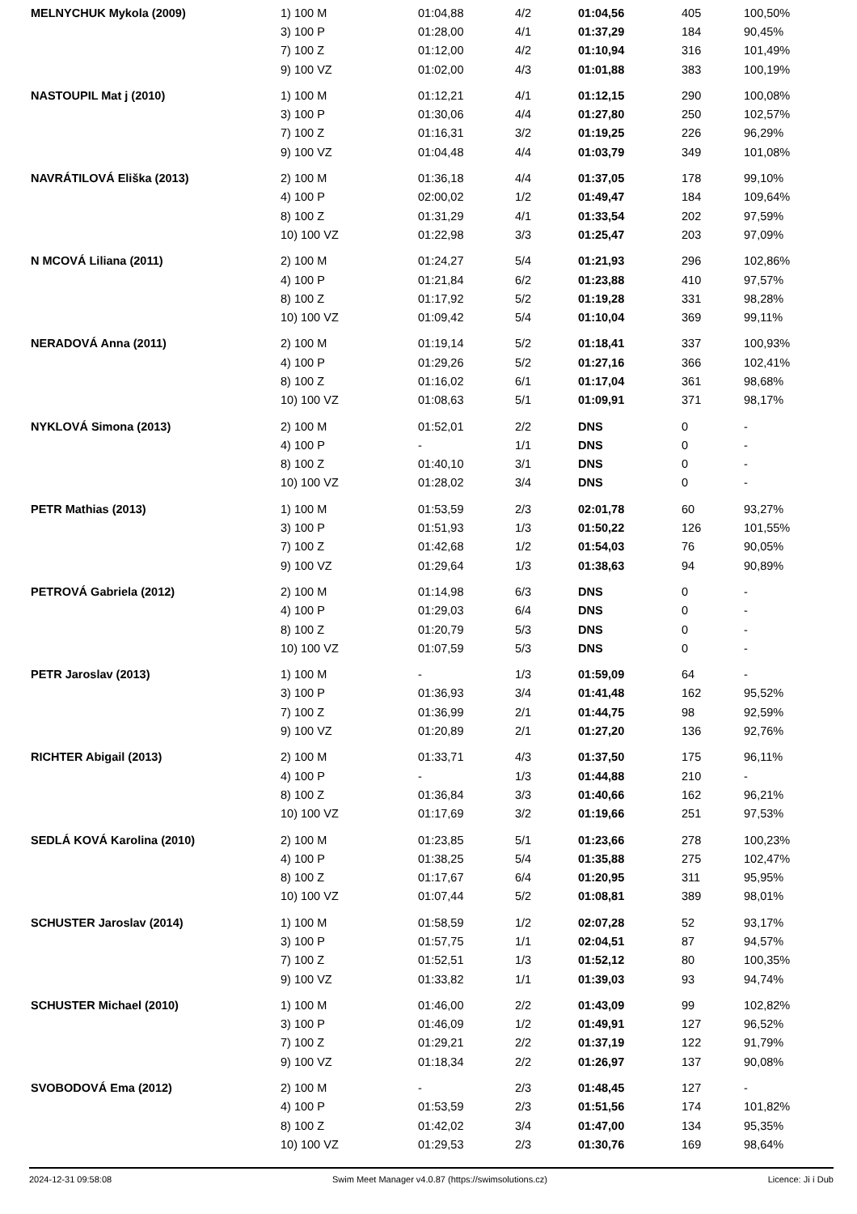| MELNYCHUK Mykola (2009) | 1) 100 M | 01:04,88 | 4/2 | 01:04,56 | 405 | 100,50% |
| | 3) 100 P | 01:28,00 | 4/1 | 01:37,29 | 184 | 90,45% |
| | 7) 100 Z | 01:12,00 | 4/2 | 01:10,94 | 316 | 101,49% |
| | 9) 100 VZ | 01:02,00 | 4/3 | 01:01,88 | 383 | 100,19% |
| NASTOUPIL Mat j (2010) | 1) 100 M | 01:12,21 | 4/1 | 01:12,15 | 290 | 100,08% |
| | 3) 100 P | 01:30,06 | 4/4 | 01:27,80 | 250 | 102,57% |
| | 7) 100 Z | 01:16,31 | 3/2 | 01:19,25 | 226 | 96,29% |
| | 9) 100 VZ | 01:04,48 | 4/4 | 01:03,79 | 349 | 101,08% |
| NAVRÁTILOVÁ Eliška (2013) | 2) 100 M | 01:36,18 | 4/4 | 01:37,05 | 178 | 99,10% |
| | 4) 100 P | 02:00,02 | 1/2 | 01:49,47 | 184 | 109,64% |
| | 8) 100 Z | 01:31,29 | 4/1 | 01:33,54 | 202 | 97,59% |
| | 10) 100 VZ | 01:22,98 | 3/3 | 01:25,47 | 203 | 97,09% |
| N MCOVÁ Liliana (2011) | 2) 100 M | 01:24,27 | 5/4 | 01:21,93 | 296 | 102,86% |
| | 4) 100 P | 01:21,84 | 6/2 | 01:23,88 | 410 | 97,57% |
| | 8) 100 Z | 01:17,92 | 5/2 | 01:19,28 | 331 | 98,28% |
| | 10) 100 VZ | 01:09,42 | 5/4 | 01:10,04 | 369 | 99,11% |
| NERADOVÁ Anna (2011) | 2) 100 M | 01:19,14 | 5/2 | 01:18,41 | 337 | 100,93% |
| | 4) 100 P | 01:29,26 | 5/2 | 01:27,16 | 366 | 102,41% |
| | 8) 100 Z | 01:16,02 | 6/1 | 01:17,04 | 361 | 98,68% |
| | 10) 100 VZ | 01:08,63 | 5/1 | 01:09,91 | 371 | 98,17% |
| NYKLOVÁ Simona (2013) | 2) 100 M | 01:52,01 | 2/2 | DNS | 0 | - |
| | 4) 100 P | - | 1/1 | DNS | 0 | - |
| | 8) 100 Z | 01:40,10 | 3/1 | DNS | 0 | - |
| | 10) 100 VZ | 01:28,02 | 3/4 | DNS | 0 | - |
| PETR Mathias (2013) | 1) 100 M | 01:53,59 | 2/3 | 02:01,78 | 60 | 93,27% |
| | 3) 100 P | 01:51,93 | 1/3 | 01:50,22 | 126 | 101,55% |
| | 7) 100 Z | 01:42,68 | 1/2 | 01:54,03 | 76 | 90,05% |
| | 9) 100 VZ | 01:29,64 | 1/3 | 01:38,63 | 94 | 90,89% |
| PETROVÁ Gabriela (2012) | 2) 100 M | 01:14,98 | 6/3 | DNS | 0 | - |
| | 4) 100 P | 01:29,03 | 6/4 | DNS | 0 | - |
| | 8) 100 Z | 01:20,79 | 5/3 | DNS | 0 | - |
| | 10) 100 VZ | 01:07,59 | 5/3 | DNS | 0 | - |
| PETR Jaroslav (2013) | 1) 100 M | - | 1/3 | 01:59,09 | 64 | - |
| | 3) 100 P | 01:36,93 | 3/4 | 01:41,48 | 162 | 95,52% |
| | 7) 100 Z | 01:36,99 | 2/1 | 01:44,75 | 98 | 92,59% |
| | 9) 100 VZ | 01:20,89 | 2/1 | 01:27,20 | 136 | 92,76% |
| RICHTER Abigail (2013) | 2) 100 M | 01:33,71 | 4/3 | 01:37,50 | 175 | 96,11% |
| | 4) 100 P | - | 1/3 | 01:44,88 | 210 | - |
| | 8) 100 Z | 01:36,84 | 3/3 | 01:40,66 | 162 | 96,21% |
| | 10) 100 VZ | 01:17,69 | 3/2 | 01:19,66 | 251 | 97,53% |
| SEDLÁ KOVÁ Karolina (2010) | 2) 100 M | 01:23,85 | 5/1 | 01:23,66 | 278 | 100,23% |
| | 4) 100 P | 01:38,25 | 5/4 | 01:35,88 | 275 | 102,47% |
| | 8) 100 Z | 01:17,67 | 6/4 | 01:20,95 | 311 | 95,95% |
| | 10) 100 VZ | 01:07,44 | 5/2 | 01:08,81 | 389 | 98,01% |
| SCHUSTER Jaroslav (2014) | 1) 100 M | 01:58,59 | 1/2 | 02:07,28 | 52 | 93,17% |
| | 3) 100 P | 01:57,75 | 1/1 | 02:04,51 | 87 | 94,57% |
| | 7) 100 Z | 01:52,51 | 1/3 | 01:52,12 | 80 | 100,35% |
| | 9) 100 VZ | 01:33,82 | 1/1 | 01:39,03 | 93 | 94,74% |
| SCHUSTER Michael (2010) | 1) 100 M | 01:46,00 | 2/2 | 01:43,09 | 99 | 102,82% |
| | 3) 100 P | 01:46,09 | 1/2 | 01:49,91 | 127 | 96,52% |
| | 7) 100 Z | 01:29,21 | 2/2 | 01:37,19 | 122 | 91,79% |
| | 9) 100 VZ | 01:18,34 | 2/2 | 01:26,97 | 137 | 90,08% |
| SVOBODOVÁ Ema (2012) | 2) 100 M | - | 2/3 | 01:48,45 | 127 | - |
| | 4) 100 P | 01:53,59 | 2/3 | 01:51,56 | 174 | 101,82% |
| | 8) 100 Z | 01:42,02 | 3/4 | 01:47,00 | 134 | 95,35% |
| | 10) 100 VZ | 01:29,53 | 2/3 | 01:30,76 | 169 | 98,64% |
2024-12-31 09:58:08 Swim Meet Manager v4.0.87 (https://swimsolutions.cz) Licence: Ji í Dub